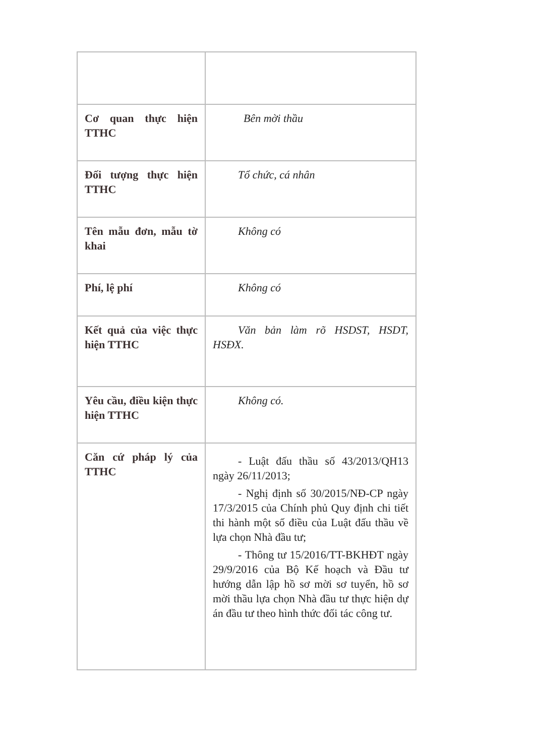| Cơ quan thực hiện TTHC | Bên mời thầu |
| Đối tượng thực hiện TTHC | Tổ chức, cá nhân |
| Tên mẫu đơn, mẫu tờ khai | Không có |
| Phí, lệ phí | Không có |
| Kết quả của việc thực hiện TTHC | Văn bản làm rõ HSDST, HSDT, HSĐX. |
| Yêu cầu, điều kiện thực hiện TTHC | Không có. |
| Căn cứ pháp lý của TTHC | - Luật đấu thầu số 43/2013/QH13 ngày 26/11/2013; - Nghị định số 30/2015/NĐ-CP ngày 17/3/2015 của Chính phủ Quy định chi tiết thi hành một số điều của Luật đấu thầu về lựa chọn Nhà đầu tư; - Thông tư 15/2016/TT-BKHĐT ngày 29/9/2016 của Bộ Kế hoạch và Đầu tư hướng dẫn lập hồ sơ mời sơ tuyển, hồ sơ mời thầu lựa chọn Nhà đầu tư thực hiện dự án đầu tư theo hình thức đối tác công tư. |